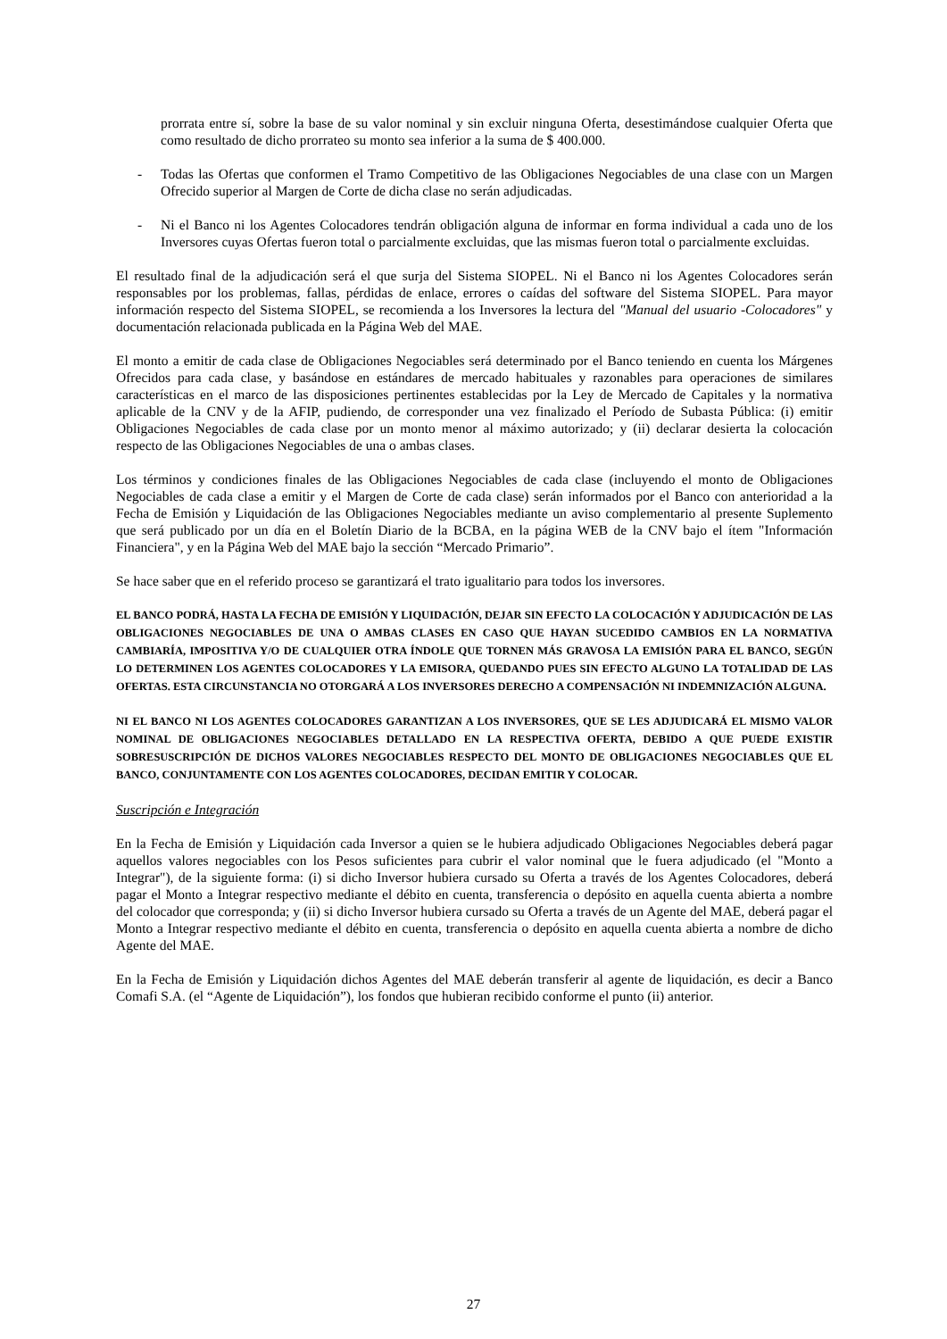prorrata entre sí, sobre la base de su valor nominal y sin excluir ninguna Oferta, desestimándose cualquier Oferta que como resultado de dicho prorrateo su monto sea inferior a la suma de $ 400.000.
- Todas las Ofertas que conformen el Tramo Competitivo de las Obligaciones Negociables de una clase con un Margen Ofrecido superior al Margen de Corte de dicha clase no serán adjudicadas.
- Ni el Banco ni los Agentes Colocadores tendrán obligación alguna de informar en forma individual a cada uno de los Inversores cuyas Ofertas fueron total o parcialmente excluidas, que las mismas fueron total o parcialmente excluidas.
El resultado final de la adjudicación será el que surja del Sistema SIOPEL. Ni el Banco ni los Agentes Colocadores serán responsables por los problemas, fallas, pérdidas de enlace, errores o caídas del software del Sistema SIOPEL. Para mayor información respecto del Sistema SIOPEL, se recomienda a los Inversores la lectura del "Manual del usuario -Colocadores" y documentación relacionada publicada en la Página Web del MAE.
El monto a emitir de cada clase de Obligaciones Negociables será determinado por el Banco teniendo en cuenta los Márgenes Ofrecidos para cada clase, y basándose en estándares de mercado habituales y razonables para operaciones de similares características en el marco de las disposiciones pertinentes establecidas por la Ley de Mercado de Capitales y la normativa aplicable de la CNV y de la AFIP, pudiendo, de corresponder una vez finalizado el Período de Subasta Pública: (i) emitir Obligaciones Negociables de cada clase por un monto menor al máximo autorizado; y (ii) declarar desierta la colocación respecto de las Obligaciones Negociables de una o ambas clases.
Los términos y condiciones finales de las Obligaciones Negociables de cada clase (incluyendo el monto de Obligaciones Negociables de cada clase a emitir y el Margen de Corte de cada clase) serán informados por el Banco con anterioridad a la Fecha de Emisión y Liquidación de las Obligaciones Negociables mediante un aviso complementario al presente Suplemento que será publicado por un día en el Boletín Diario de la BCBA, en la página WEB de la CNV bajo el ítem "Información Financiera", y en la Página Web del MAE bajo la sección “Mercado Primario”.
Se hace saber que en el referido proceso se garantizará el trato igualitario para todos los inversores.
EL BANCO PODRÁ, HASTA LA FECHA DE EMISIÓN Y LIQUIDACIÓN, DEJAR SIN EFECTO LA COLOCACIÓN Y ADJUDICACIÓN DE LAS OBLIGACIONES NEGOCIABLES DE UNA O AMBAS CLASES EN CASO QUE HAYAN SUCEDIDO CAMBIOS EN LA NORMATIVA CAMBIARÍA, IMPOSITIVA Y/O DE CUALQUIER OTRA ÍNDOLE QUE TORNEN MÁS GRAVOSA LA EMISIÓN PARA EL BANCO, SEGÚN LO DETERMINEN LOS AGENTES COLOCADORES Y LA EMISORA, QUEDANDO PUES SIN EFECTO ALGUNO LA TOTALIDAD DE LAS OFERTAS. ESTA CIRCUNSTANCIA NO OTORGARÁ A LOS INVERSORES DERECHO A COMPENSACIÓN NI INDEMNIZACIÓN ALGUNA.
NI EL BANCO NI LOS AGENTES COLOCADORES GARANTIZAN A LOS INVERSORES, QUE SE LES ADJUDICARÁ EL MISMO VALOR NOMINAL DE OBLIGACIONES NEGOCIABLES DETALLADO EN LA RESPECTIVA OFERTA, DEBIDO A QUE PUEDE EXISTIR SOBRESUSCRIPCIÓN DE DICHOS VALORES NEGOCIABLES RESPECTO DEL MONTO DE OBLIGACIONES NEGOCIABLES QUE EL BANCO, CONJUNTAMENTE CON LOS AGENTES COLOCADORES, DECIDAN EMITIR Y COLOCAR.
Suscripción e Integración
En la Fecha de Emisión y Liquidación cada Inversor a quien se le hubiera adjudicado Obligaciones Negociables deberá pagar aquellos valores negociables con los Pesos suficientes para cubrir el valor nominal que le fuera adjudicado (el "Monto a Integrar"), de la siguiente forma: (i) si dicho Inversor hubiera cursado su Oferta a través de los Agentes Colocadores, deberá pagar el Monto a Integrar respectivo mediante el débito en cuenta, transferencia o depósito en aquella cuenta abierta a nombre del colocador que corresponda; y (ii) si dicho Inversor hubiera cursado su Oferta a través de un Agente del MAE, deberá pagar el Monto a Integrar respectivo mediante el débito en cuenta, transferencia o depósito en aquella cuenta abierta a nombre de dicho Agente del MAE.
En la Fecha de Emisión y Liquidación dichos Agentes del MAE deberán transferir al agente de liquidación, es decir a Banco Comafi S.A. (el “Agente de Liquidación”), los fondos que hubieran recibido conforme el punto (ii) anterior.
27